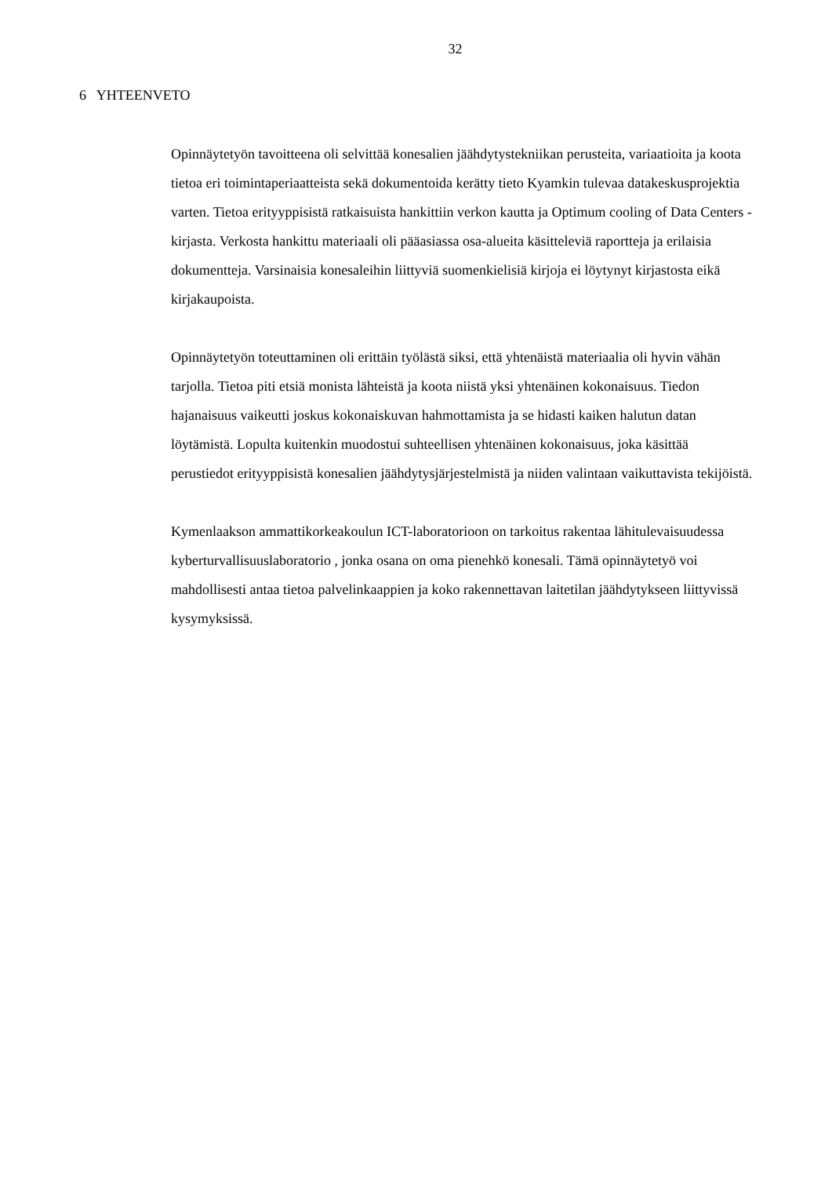32
6 YHTEENVETO
Opinnäytetyön tavoitteena oli selvittää konesalien jäähdytystekniikan perusteita, variaatioita ja koota tietoa eri toimintaperiaatteista sekä dokumentoida kerätty tieto Kyamkin tulevaa datakeskusprojektia varten. Tietoa erityyppisistä ratkaisuista hankittiin verkon kautta ja Optimum cooling of Data Centers -kirjasta. Verkosta hankittu materiaali oli pääasiassa osa-alueita käsitteleviä raportteja ja erilaisia dokumentteja. Varsinaisia konesaleihin liittyviä suomenkielisiä kirjoja ei löytynyt kirjastosta eikä kirjakaupoista.
Opinnäytetyön toteuttaminen oli erittäin työlästä siksi, että yhtenäistä materiaalia oli hyvin vähän tarjolla. Tietoa piti etsiä monista lähteistä ja koota niistä yksi yhtenäinen kokonaisuus. Tiedon hajanaisuus vaikeutti joskus kokonaiskuvan hahmottamista ja se hidasti kaiken halutun datan löytämistä. Lopulta kuitenkin muodostui suhteellisen yhtenäinen kokonaisuus, joka käsittää perustiedot erityyppisistä konesalien jäähdytysjärjestelmistä ja niiden valintaan vaikuttavista tekijöistä.
Kymenlaakson ammattikorkeakoulun ICT-laboratorioon on tarkoitus rakentaa lähitulevaisuudessa kyberturvallisuuslaboratorio , jonka osana on oma pienehkö konesali. Tämä opinnäytetyö voi mahdollisesti antaa tietoa palvelinkaappien ja koko rakennettavan laitetilan jäähdytykseen liittyvissä kysymyksissä.